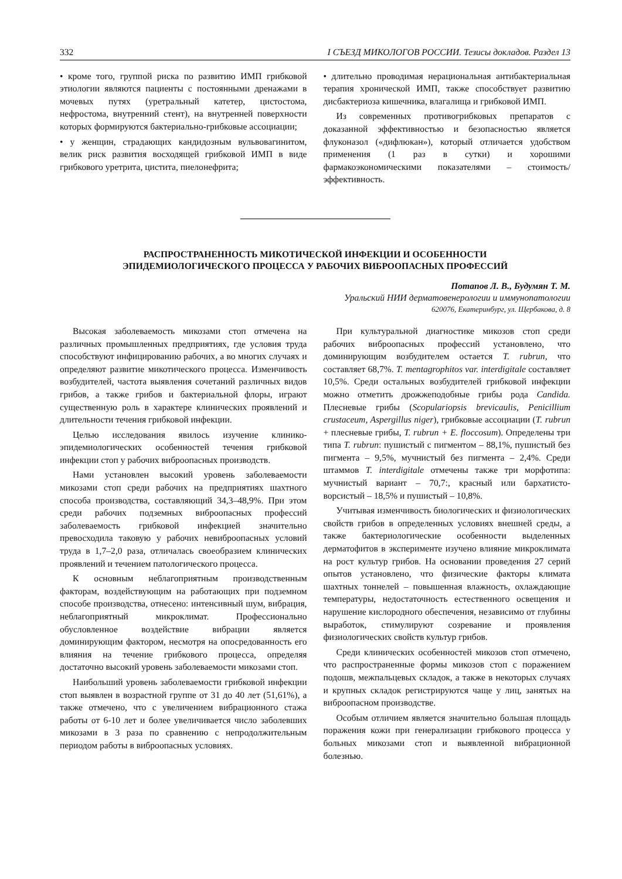332 I СЪЕЗД МИКОЛОГОВ РОССИИ. Тезисы докладов. Раздел 13
• кроме того, группой риска по развитию ИМП грибковой этиологии являются пациенты с постоянными дренажами в мочевых путях (уретральный катетер, цистостома, нефростома, внутренний стент), на внутренней поверхности которых формируются бактериально-грибковые ассоциации;
• у женщин, страдающих кандидозным вульвовагинитом, велик риск развития восходящей грибковой ИМП в виде грибкового уретрита, цистита, пиелонефрита;
• длительно проводимая нерациональная антибактериальная терапия хронической ИМП, также способствует развитию дисбактериоза кишечника, влагалища и грибковой ИМП.
Из современных противогрибковых препаратов с доказанной эффективностью и безопасностью является флуконазол («дифлюкан»), который отличается удобством применения (1 раз в сутки) и хорошими фармакоэкономическими показателями – стоимость/эффективность.
РАСПРОСТРАНЕННОСТЬ МИКОТИЧЕСКОЙ ИНФЕКЦИИ И ОСОБЕННОСТИ
ЭПИДЕМИОЛОГИЧЕСКОГО ПРОЦЕССА У РАБОЧИХ ВИБРООПАСНЫХ ПРОФЕССИЙ
Потапов Л. В., Будумян Т. М.
Уральский НИИ дерматовенерологии и иммунопатологии
620076, Екатеринбург, ул. Щербакова, д. 8
Высокая заболеваемость микозами стоп отмечена на различных промышленных предприятиях, где условия труда способствуют инфицированию рабочих, а во многих случаях и определяют развитие микотического процесса. Изменчивость возбудителей, частота выявления сочетаний различных видов грибов, а также грибов и бактериальной флоры, играют существенную роль в характере клинических проявлений и длительности течения грибковой инфекции.
Целью исследования явилось изучение клинико-эпидемиологических особенностей течения грибковой инфекции стоп у рабочих виброопасных производств.
Нами установлен высокий уровень заболеваемости микозами стоп среди рабочих на предприятиях шахтного способа производства, составляющий 34,3–48,9%. При этом среди рабочих подземных виброопасных профессий заболеваемость грибковой инфекцией значительно превосходила таковую у рабочих невиброопасных условий труда в 1,7–2,0 раза, отличалась своеобразием клинических проявлений и течением патологического процесса.
К основным неблагоприятным производственным факторам, воздействующим на работающих при подземном способе производства, отнесено: интенсивный шум, вибрация, неблагоприятный микроклимат. Профессионально обусловленное воздействие вибрации является доминирующим фактором, несмотря на опосредованность его влияния на течение грибкового процесса, определяя достаточно высокий уровень заболеваемости микозами стоп.
Наибольший уровень заболеваемости грибковой инфекции стоп выявлен в возрастной группе от 31 до 40 лет (51,61%), а также отмечено, что с увеличением вибрационного стажа работы от 6-10 лет и более увеличивается число заболевших микозами в 3 раза по сравнению с непродолжительным периодом работы в виброопасных условиях.
При культуральной диагностике микозов стоп среди рабочих виброопасных профессий установлено, что доминирующим возбудителем остается T. rubrun, что составляет 68,7%. T. mentagrophitos var. interdigitale составляет 10,5%. Среди остальных возбудителей грибковой инфекции можно отметить дрожжеподобные грибы рода Candida. Плесневые грибы (Scopulariopsis brevicaulis, Penicillium crustaceum, Aspergillus niger), грибковые ассоциации (T. rubrun + плесневые грибы, T. rubrun + E. floccosum). Определены три типа T. rubrun: пушистый с пигментом – 88,1%, пушистый без пигмента – 9,5%, мучнистый без пигмента – 2,4%. Среди штаммов T. interdigitale отмечены также три морфотипа: мучнистый вариант – 70,7:, красный или бархатисто-ворсистый – 18,5% и пушистый – 10,8%.
Учитывая изменчивость биологических и физиологических свойств грибов в определенных условиях внешней среды, а также бактериологические особенности выделенных дерматофитов в эксперименте изучено влияние микроклимата на рост культур грибов. На основании проведения 27 серий опытов установлено, что физические факторы климата шахтных тоннелей – повышенная влажность, охлаждающие температуры, недостаточность естественного освещения и нарушение кислородного обеспечения, независимо от глубины выработок, стимулируют созревание и проявления физиологических свойств культур грибов.
Среди клинических особенностей микозов стоп отмечено, что распространенные формы микозов стоп с поражением подошв, межпальцевых складок, а также в некоторых случаях и крупных складок регистрируются чаще у лиц, занятых на виброопасном производстве.
Особым отличием является значительно большая площадь поражения кожи при генерализации грибкового процесса у больных микозами стоп и выявленной вибрационной болезнью.